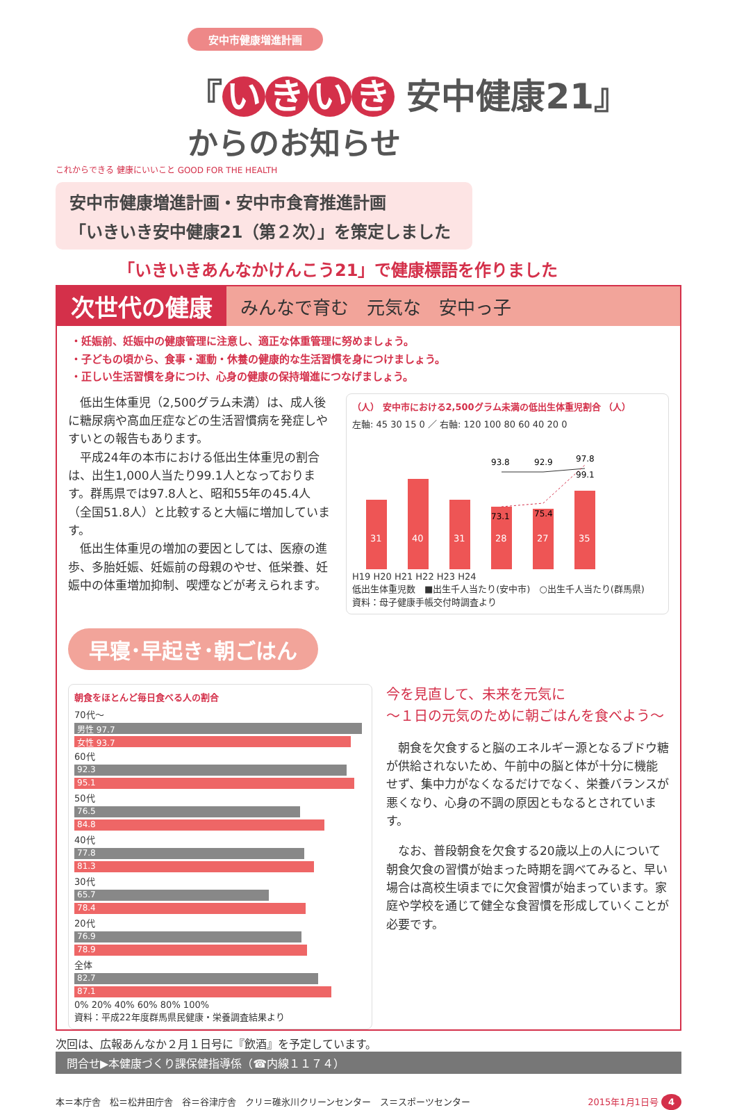安中市健康増進計画
『 いきいき 安中健康21』
からのお知らせ
これからできる 健康にいいこと GOOD FOR THE HEALTH
安中市健康増進計画・安中市食育推進計画
「いきいき安中健康21（第２次）」を策定しました
「いきいきあんなかけんこう21」で健康標語を作りました
次世代の健康
みんなで育む　元気な　安中っ子
・妊娠前、妊娠中の健康管理に注意し、適正な体重管理に努めましょう。
・子どもの頃から、食事・運動・休養の健康的な生活習慣を身につけましょう。
・正しい生活習慣を身につけ、心身の健康の保持増進につなげましょう。
　低出生体重児（2,500グラム未満）は、成人後に糖尿病や高血圧症などの生活習慣病を発症しやすいとの報告もあります。
　平成24年の本市における低出生体重児の割合は、出生1,000人当たり99.1人となっております。群馬県では97.8人と、昭和55年の45.4人（全国51.8人）と比較すると大幅に増加しています。
　低出生体重児の増加の要因としては、医療の進歩、多胎妊娠、妊娠前の母親のやせ、低栄養、妊娠中の体重増加抑制、喫煙などが考えられます。
（人） 安中市における2,500グラム未満の低出生体重児割合 （人）
左軸: 45 30 15 0 ／ 右軸: 120 100 80 60 40 20 0
31
40
31
28
27
35
93.8
92.9
97.8
73.1
75.4
99.1
H19 H20 H21 H22 H23 H24
低出生体重児数　■出生千人当たり(安中市)　○出生千人当たり(群馬県)
資料：母子健康手帳交付時調査より
早寝･早起き･朝ごはん
朝食をほとんど毎日食べる人の割合
70代～
男性 97.7
女性 93.7
60代
92.3
95.1
50代
76.5
84.8
40代
77.8
81.3
30代
65.7
78.4
20代
76.9
78.9
全体
82.7
87.1
0% 20% 40% 60% 80% 100%
資料：平成22年度群馬県民健康・栄養調査結果より
今を見直して、未来を元気に
～１日の元気のために朝ごはんを食べよう～
　朝食を欠食すると脳のエネルギー源となるブドウ糖が供給されないため、午前中の脳と体が十分に機能せず、集中力がなくなるだけでなく、栄養バランスが悪くなり、心身の不調の原因ともなるとされています。
　なお、普段朝食を欠食する20歳以上の人について朝食欠食の習慣が始まった時期を調べてみると、早い場合は高校生頃までに欠食習慣が始まっています。家庭や学校を通じて健全な食習慣を形成していくことが必要です。
次回は、広報あんなか２月１日号に『飲酒』を予定しています。
問合せ▶本健康づくり課保健指導係（☎内線１１７４）
本＝本庁舎　松＝松井田庁舎　谷＝谷津庁舎　クリ＝碓氷川クリーンセンター　ス＝スポーツセンター 2015年1月1日号 4